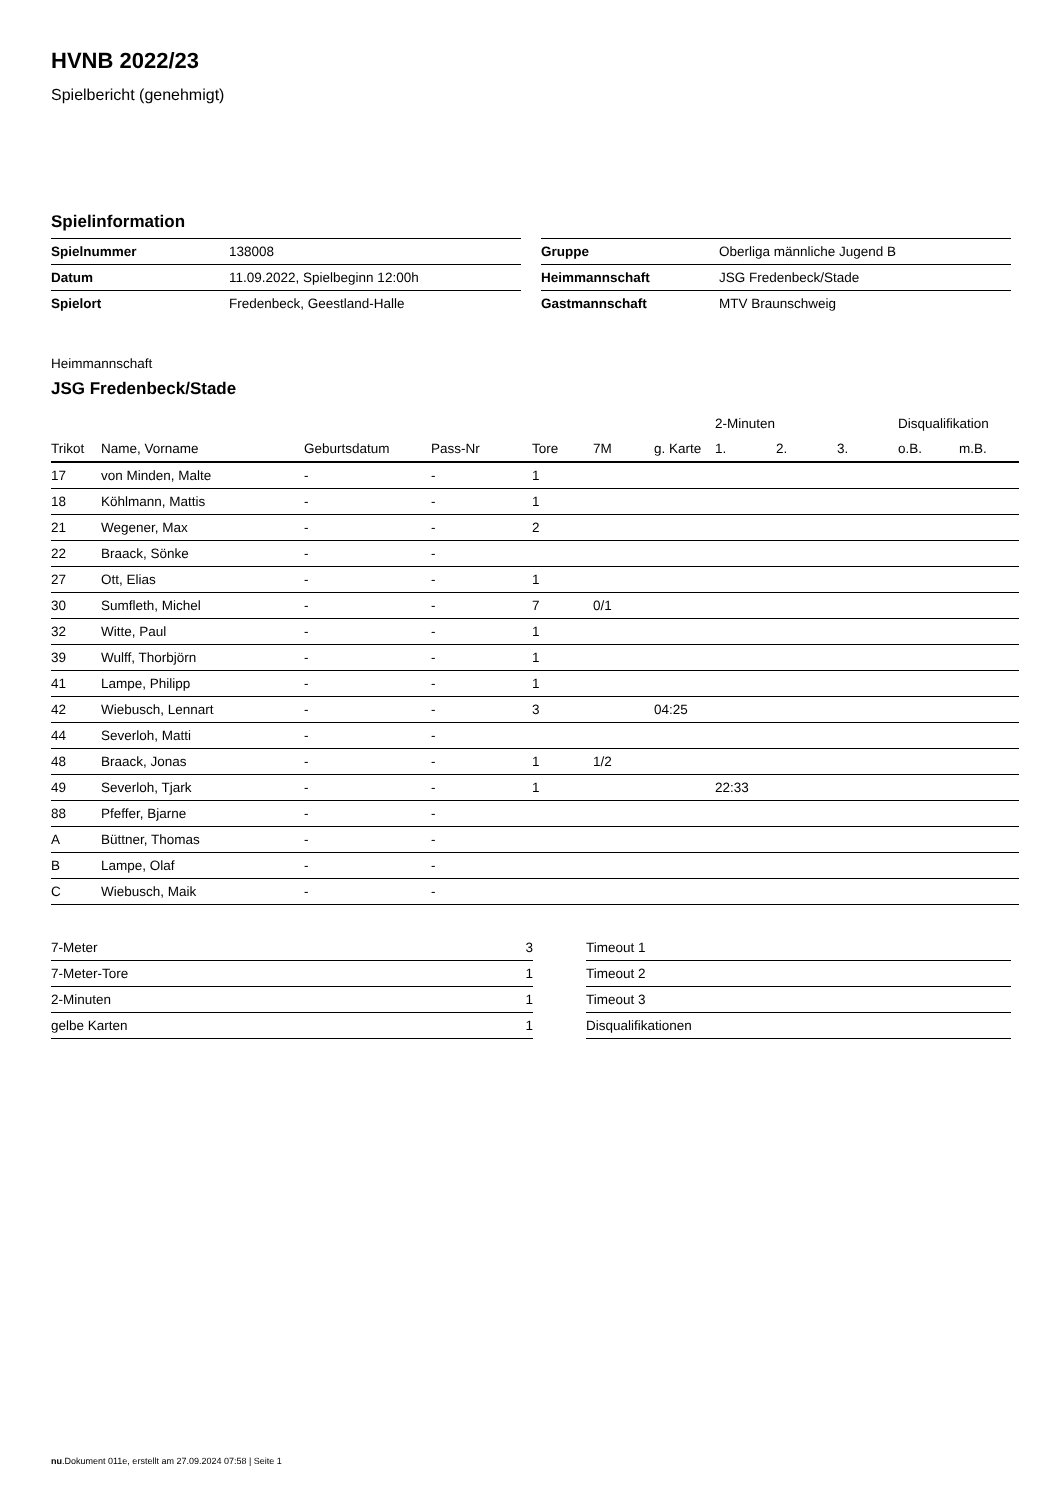HVNB 2022/23
Spielbericht (genehmigt)
Spielinformation
| Spielnummer | 138008 |
| Datum | 11.09.2022, Spielbeginn 12:00h |
| Spielort | Fredenbeck, Geestland-Halle |
| Gruppe | Oberliga männliche Jugend B |
| Heimmannschaft | JSG Fredenbeck/Stade |
| Gastmannschaft | MTV Braunschweig |
Heimmannschaft
JSG Fredenbeck/Stade
| | | | | | | | 2-Minuten | | | Disqualifikation | |
| Trikot | Name, Vorname | Geburtsdatum | Pass-Nr | Tore | 7M | g. Karte | 1. | 2. | 3. | o.B. | m.B. |
| 17 | von Minden, Malte | - | - | 1 | | | | | | | |
| 18 | Köhlmann, Mattis | - | - | 1 | | | | | | | |
| 21 | Wegener, Max | - | - | 2 | | | | | | | |
| 22 | Braack, Sönke | - | - | | | | | | | | |
| 27 | Ott, Elias | - | - | 1 | | | | | | | |
| 30 | Sumfleth, Michel | - | - | 7 | 0/1 | | | | | | |
| 32 | Witte, Paul | - | - | 1 | | | | | | | |
| 39 | Wulff, Thorbjörn | - | - | 1 | | | | | | | |
| 41 | Lampe, Philipp | - | - | 1 | | | | | | | |
| 42 | Wiebusch, Lennart | - | - | 3 | | 04:25 | | | | | |
| 44 | Severloh, Matti | - | - | | | | | | | | |
| 48 | Braack, Jonas | - | - | 1 | 1/2 | | | | | | |
| 49 | Severloh, Tjark | - | - | 1 | | | 22:33 | | | | |
| 88 | Pfeffer, Bjarne | - | - | | | | | | | | |
| A | Büttner, Thomas | - | - | | | | | | | | |
| B | Lampe, Olaf | - | - | | | | | | | | |
| C | Wiebusch, Maik | - | - | | | | | | | | |
| 7-Meter | 3 |
| 7-Meter-Tore | 1 |
| 2-Minuten | 1 |
| gelbe Karten | 1 |
| Timeout 1 |
| Timeout 2 |
| Timeout 3 |
| Disqualifikationen |
nu.Dokument 011e, erstellt am 27.09.2024 07:58 | Seite 1